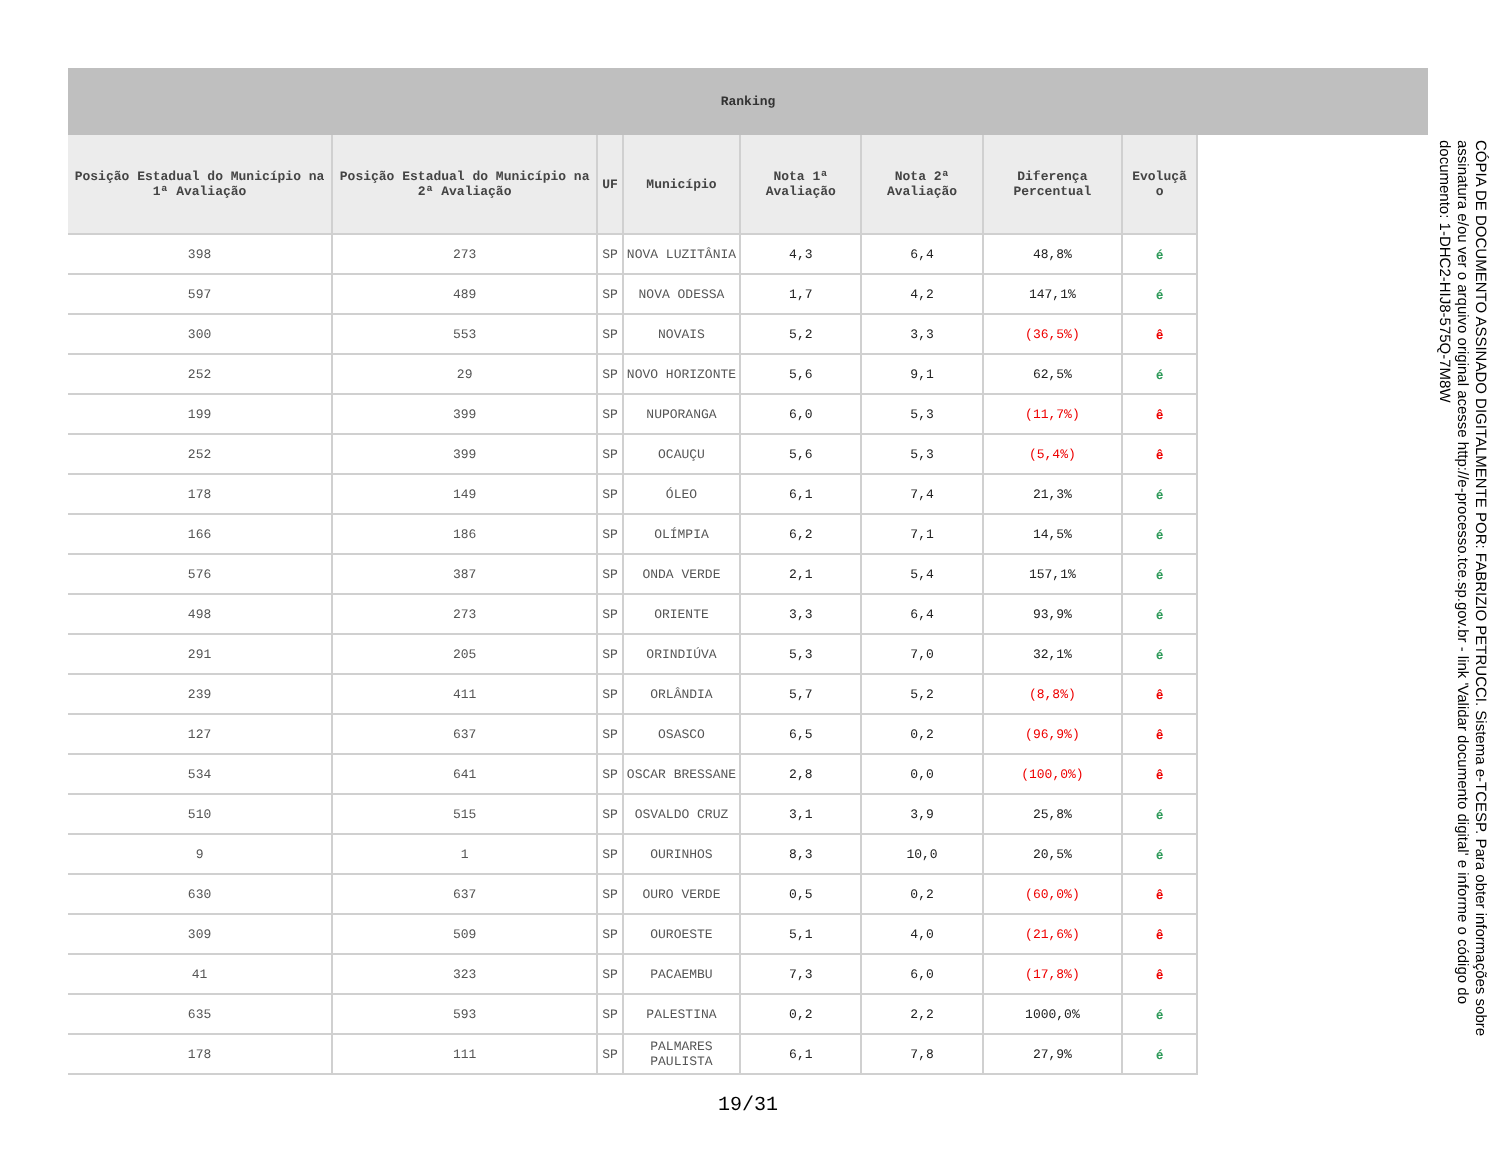Ranking
| Posição Estadual do Município na 1ª Avaliação | Posição Estadual do Município na 2ª Avaliação | UF | Município | Nota 1ª Avaliação | Nota 2ª Avaliação | Diferença Percentual | Evoluçã o |
| --- | --- | --- | --- | --- | --- | --- | --- |
| 398 | 273 | SP | NOVA LUZITÂNIA | 4,3 | 6,4 | 48,8% | é |
| 597 | 489 | SP | NOVA ODESSA | 1,7 | 4,2 | 147,1% | é |
| 300 | 553 | SP | NOVAIS | 5,2 | 3,3 | (36,5%) | ê |
| 252 | 29 | SP | NOVO HORIZONTE | 5,6 | 9,1 | 62,5% | é |
| 199 | 399 | SP | NUPORANGA | 6,0 | 5,3 | (11,7%) | ê |
| 252 | 399 | SP | OCAUÇU | 5,6 | 5,3 | (5,4%) | ê |
| 178 | 149 | SP | ÓLEO | 6,1 | 7,4 | 21,3% | é |
| 166 | 186 | SP | OLÍMPIA | 6,2 | 7,1 | 14,5% | é |
| 576 | 387 | SP | ONDA VERDE | 2,1 | 5,4 | 157,1% | é |
| 498 | 273 | SP | ORIENTE | 3,3 | 6,4 | 93,9% | é |
| 291 | 205 | SP | ORINDIÚVA | 5,3 | 7,0 | 32,1% | é |
| 239 | 411 | SP | ORLÂNDIA | 5,7 | 5,2 | (8,8%) | ê |
| 127 | 637 | SP | OSASCO | 6,5 | 0,2 | (96,9%) | ê |
| 534 | 641 | SP | OSCAR BRESSANE | 2,8 | 0,0 | (100,0%) | ê |
| 510 | 515 | SP | OSVALDO CRUZ | 3,1 | 3,9 | 25,8% | é |
| 9 | 1 | SP | OURINHOS | 8,3 | 10,0 | 20,5% | é |
| 630 | 637 | SP | OURO VERDE | 0,5 | 0,2 | (60,0%) | ê |
| 309 | 509 | SP | OUROESTE | 5,1 | 4,0 | (21,6%) | ê |
| 41 | 323 | SP | PACAEMBU | 7,3 | 6,0 | (17,8%) | ê |
| 635 | 593 | SP | PALESTINA | 0,2 | 2,2 | 1000,0% | é |
| 178 | 111 | SP | PALMARES PAULISTA | 6,1 | 7,8 | 27,9% | é |
19/31
CÓPIA DE DOCUMENTO ASSINADO DIGITALMENTE POR: FABRIZIO PETRUCCI. Sistema e-TCESP. Para obter informações sobre assinatura e/ou ver o arquivo original acesse http://e-processo.tce.sp.gov.br - link 'Validar documento digital' e informe o código do documento: 1-DHC2-HIJ8-575Q-7M8W